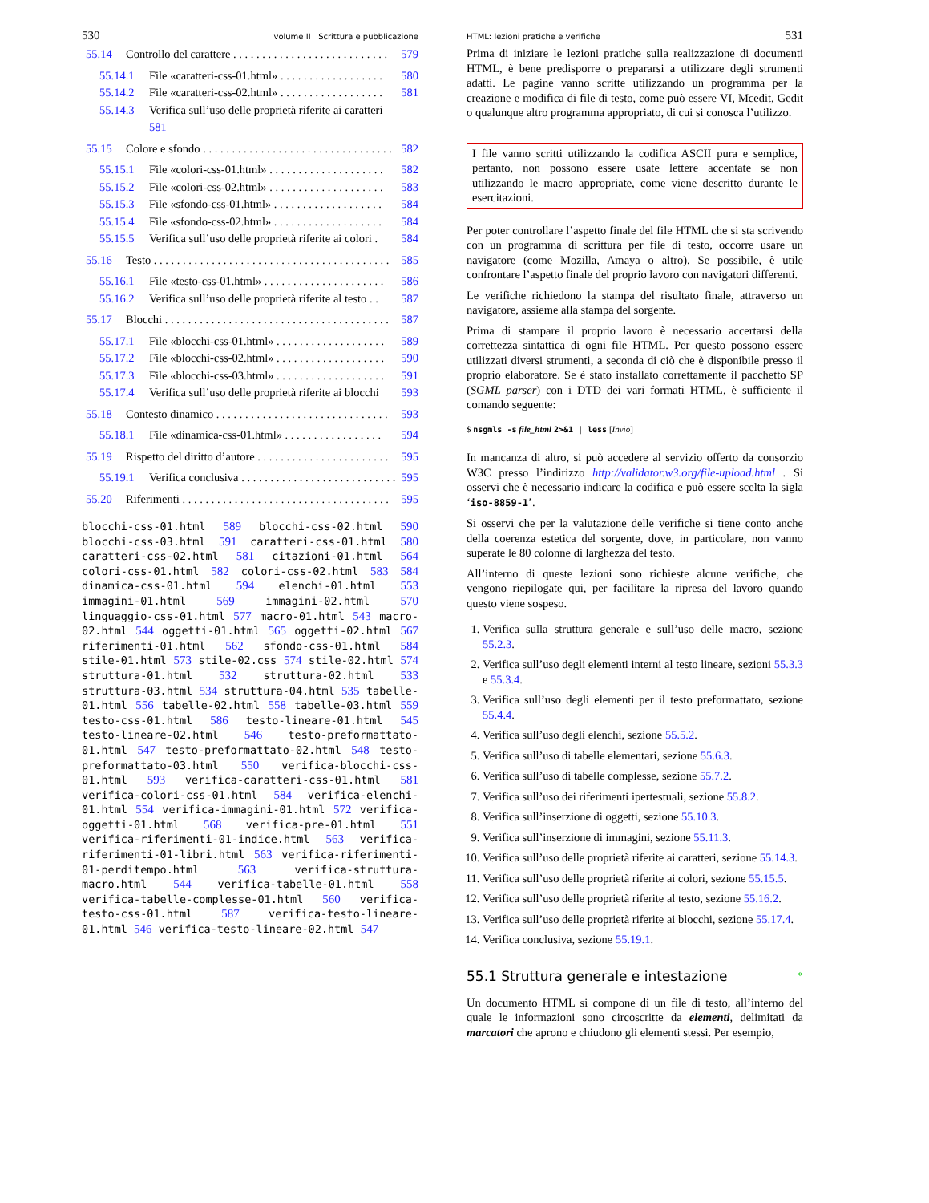530 volume II Scrittura e pubblicazione
55.14 Controllo del carattere . . . . . . . . . . . . . . . . . . . . . . . . . . . 579
55.14.1 File «caratteri-css-01.html» . . . . . . . . . . . . . . . . . . 580
55.14.2 File «caratteri-css-02.html» . . . . . . . . . . . . . . . . . . 581
55.14.3 Verifica sull’uso delle proprietà riferite ai caratteri
581
55.15 Colore e sfondo . . . . . . . . . . . . . . . . . . . . . . . . . . . . . . . . . 582
55.15.1 File «colori-css-01.html» . . . . . . . . . . . . . . . . . . . . 582
55.15.2 File «colori-css-02.html» . . . . . . . . . . . . . . . . . . . . 583
55.15.3 File «sfondo-css-01.html» . . . . . . . . . . . . . . . . . . . 584
55.15.4 File «sfondo-css-02.html» . . . . . . . . . . . . . . . . . . . 584
55.15.5 Verifica sull’uso delle proprietà riferite ai colori . 584
55.16 Testo . . . . . . . . . . . . . . . . . . . . . . . . . . . . . . . . . . . . . . . . . 585
55.16.1 File «testo-css-01.html» . . . . . . . . . . . . . . . . . . . . . 586
55.16.2 Verifica sull’uso delle proprietà riferite al testo . . 587
55.17 Blocchi . . . . . . . . . . . . . . . . . . . . . . . . . . . . . . . . . . . . . . . 587
55.17.1 File «blocchi-css-01.html» . . . . . . . . . . . . . . . . . . . 589
55.17.2 File «blocchi-css-02.html» . . . . . . . . . . . . . . . . . . . 590
55.17.3 File «blocchi-css-03.html» . . . . . . . . . . . . . . . . . . . 591
55.17.4 Verifica sull’uso delle proprietà riferite ai blocchi 593
55.18 Contesto dinamico . . . . . . . . . . . . . . . . . . . . . . . . . . . . . . 593
55.18.1 File «dinamica-css-01.html» . . . . . . . . . . . . . . . . . 594
55.19 Rispetto del diritto d’autore . . . . . . . . . . . . . . . . . . . . . . . 595
55.19.1 Verifica conclusiva . . . . . . . . . . . . . . . . . . . . . . . . . . . 595
55.20 Riferimenti . . . . . . . . . . . . . . . . . . . . . . . . . . . . . . . . . . . . 595
blocchi-css-01.html 589 blocchi-css-02.html 590 blocchi-css-03.html 591 caratteri-css-01.html 580 caratteri-css-02.html 581 citazioni-01.html 564 colori-css-01.html 582 colori-css-02.html 583 584 dinamica-css-01.html 594 elenchi-01.html 553 immagini-01.html 569 immagini-02.html 570 linguaggio-css-01.html 577 macro-01.html 543 macro-02.html 544 oggetti-01.html 565 oggetti-02.html 567 riferimenti-01.html 562 sfondo-css-01.html 584 stile-01.html 573 stile-02.css 574 stile-02.html 574 struttura-01.html 532 struttura-02.html 533 struttura-03.html 534 struttura-04.html 535 tabelle-01.html 556 tabelle-02.html 558 tabelle-03.html 559 testo-css-01.html 586 testo-lineare-01.html 545 testo-lineare-02.html 546 testo-preformattato-01.html 547 testo-preformattato-02.html 548 testo-preformattato-03.html 550 verifica-blocchi-css-01.html 593 verifica-caratteri-css-01.html 581 verifica-colori-css-01.html 584 verifica-elenchi-01.html 554 verifica-immagini-01.html 572 verifica-oggetti-01.html 568 verifica-pre-01.html 551 verifica-riferimenti-01-indice.html 563 verifica-riferimenti-01-libri.html 563 verifica-riferimenti-01-perditempo.html 563 verifica-struttura-macro.html 544 verifica-tabelle-01.html 558 verifica-tabelle-complesse-01.html 560 verifica-testo-css-01.html 587 verifica-testo-lineare-01.html 546 verifica-testo-lineare-02.html 547
HTML: lezioni pratiche e verifiche 531
Prima di iniziare le lezioni pratiche sulla realizzazione di documenti HTML, è bene predisporre o prepararsi a utilizzare degli strumenti adatti. Le pagine vanno scritte utilizzando un programma per la creazione e modifica di file di testo, come può essere VI, Mcedit, Gedit o qualunque altro programma appropriato, di cui si conosca l’utilizzo.
I file vanno scritti utilizzando la codifica ASCII pura e semplice, pertanto, non possono essere usate lettere accentate se non utilizzando le macro appropriate, come viene descritto durante le esercitazioni.
Per poter controllare l’aspetto finale del file HTML che si sta scrivendo con un programma di scrittura per file di testo, occorre usare un navigatore (come Mozilla, Amaya o altro). Se possibile, è utile confrontare l’aspetto finale del proprio lavoro con navigatori differenti.
Le verifiche richiedono la stampa del risultato finale, attraverso un navigatore, assieme alla stampa del sorgente.
Prima di stampare il proprio lavoro è necessario accertarsi della correttezza sintattica di ogni file HTML. Per questo possono essere utilizzati diversi strumenti, a seconda di ciò che è disponibile presso il proprio elaboratore. Se è stato installato correttamente il pacchetto SP (SGML parser) con i DTD dei vari formati HTML, è sufficiente il comando seguente:
$ nsgmls -s file_html 2>&1 | less [Invio]
In mancanza di altro, si può accedere al servizio offerto da consorzio W3C presso l’indirizzo http://validator.w3.org/file-upload.html . Si osservi che è necessario indicare la codifica e può essere scelta la sigla ‘iso-8859-1’.
Si osservi che per la valutazione delle verifiche si tiene conto anche della coerenza estetica del sorgente, dove, in particolare, non vanno superate le 80 colonne di larghezza del testo.
All’interno di queste lezioni sono richieste alcune verifiche, che vengono riepilogate qui, per facilitare la ripresa del lavoro quando questo viene sospeso.
1. Verifica sulla struttura generale e sull’uso delle macro, sezione 55.2.3.
2. Verifica sull’uso degli elementi interni al testo lineare, sezioni 55.3.3 e 55.3.4.
3. Verifica sull’uso degli elementi per il testo preformattato, sezione 55.4.4.
4. Verifica sull’uso degli elenchi, sezione 55.5.2.
5. Verifica sull’uso di tabelle elementari, sezione 55.6.3.
6. Verifica sull’uso di tabelle complesse, sezione 55.7.2.
7. Verifica sull’uso dei riferimenti ipertestuali, sezione 55.8.2.
8. Verifica sull’inserzione di oggetti, sezione 55.10.3.
9. Verifica sull’inserzione di immagini, sezione 55.11.3.
10. Verifica sull’uso delle proprietà riferite ai caratteri, sezione 55.14.3.
11. Verifica sull’uso delle proprietà riferite ai colori, sezione 55.15.5.
12. Verifica sull’uso delle proprietà riferite al testo, sezione 55.16.2.
13. Verifica sull’uso delle proprietà riferite ai blocchi, sezione 55.17.4.
14. Verifica conclusiva, sezione 55.19.1.
55.1 Struttura generale e intestazione «
Un documento HTML si compone di un file di testo, all’interno del quale le informazioni sono circoscritte da elementi, delimitati da marcatori che aprono e chiudono gli elementi stessi. Per esempio,